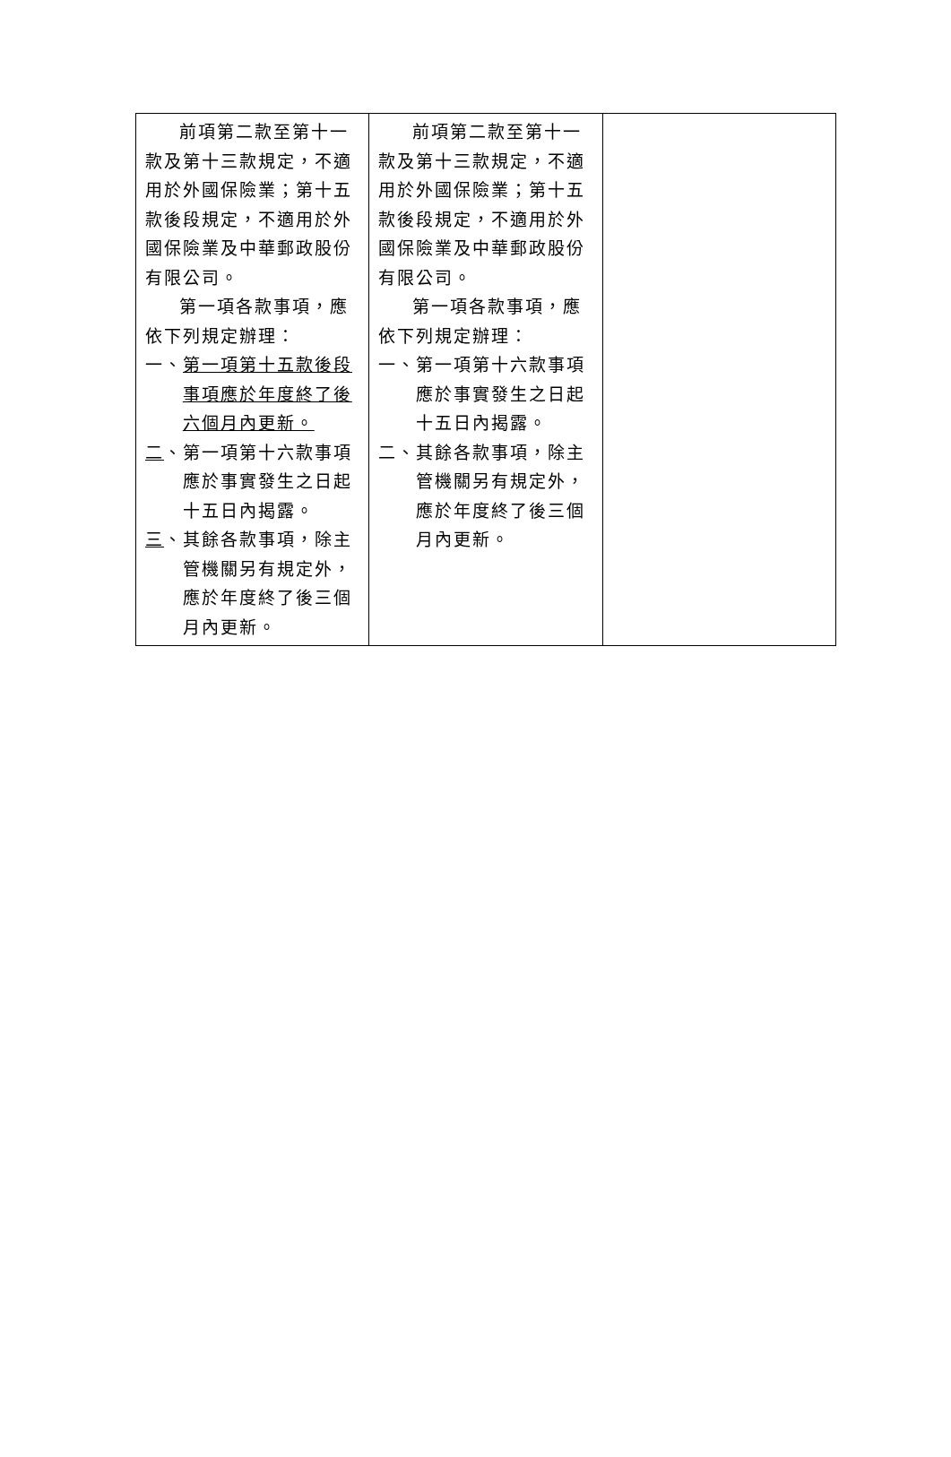| 前項第二款至第十一款及第十三款規定，不適用於外國保險業；第十五款後段規定，不適用於外國保險業及中華郵政股份有限公司。 第一項各款事項，應依下列規定辦理： 一、 第一項第十五款後段事項應於年度終了後六個月內更新。 二 、第一項第十六款事項應於事實發生之日起十五日內揭露。 三 、其餘各款事項，除主管機關另有規定外，應於年度終了後三個月內更新。 | 前項第二款至第十一款及第十三款規定，不適用於外國保險業；第十五款後段規定，不適用於外國保險業及中華郵政股份有限公司。 第一項各款事項，應依下列規定辦理： 一、第一項第十六款事項應於事實發生之日起十五日內揭露。 二、其餘各款事項，除主管機關另有規定外，應於年度終了後三個月內更新。 | |